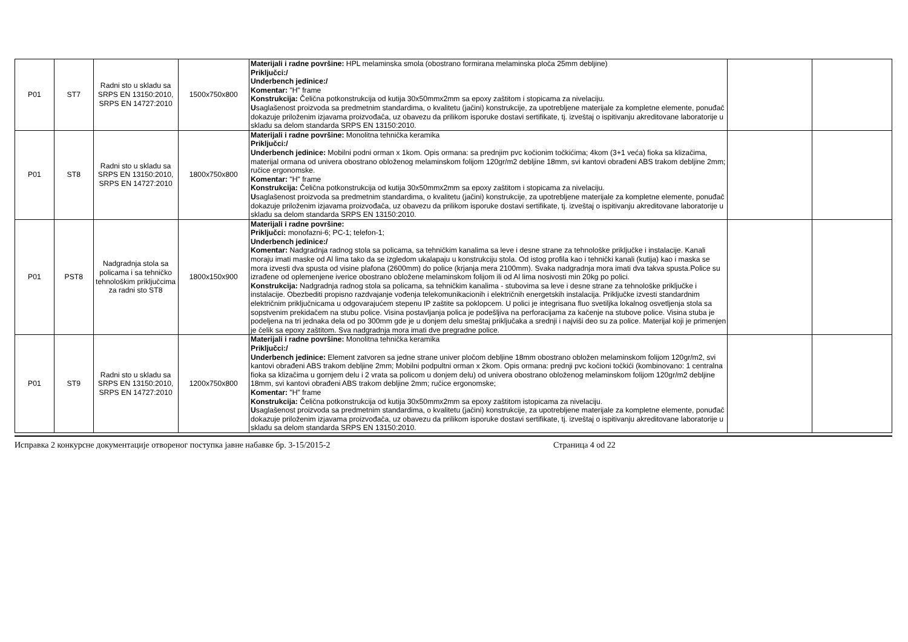| P01 | ST7 | Radni sto u skladu sa SRPS EN 13150:2010, SRPS EN 14727:2010 | 1500x750x800 | Materijali i radne površine: HPL melaminska smola (obostrano formirana melaminska ploča 25mm debljine) Priključci:/ Underbench jedinice:/ Komentar: "H" frame Konstrukcija: Čelična potkonstrukcija od kutija 30x50mmx2mm sa epoxy zaštitom i stopicama za nivelaciju. U saglašenost proizvoda sa predmetnim standardima, o kvalitetu (jačini) konstrukcije, za upotrebljene materijale za kompletne elemente, ponuđač dokazuje priloženim izjavama proizvođača, uz obavezu da prilikom isporuke dostavi sertifikate, tj. izveštaj o ispitivanju akreditovane laboratorije u skladu sa delom standarda SRPS EN 13150:2010. | | |
| P01 | ST8 | Radni sto u skladu sa SRPS EN 13150:2010, SRPS EN 14727:2010 | 1800x750x800 | Materijali i radne površine: Monolitna tehnička keramika Priključci:/ Underbench jedinice: Mobilni podni orman x 1kom. Opis ormana: sa prednjim pvc kočionim točkićima; 4kom (3+1 veća) fioka sa klizačima, materijal ormana od univera obostrano obloženog melaminskom folijom 120gr/m2 debljine 18mm, svi kantovi obrađeni ABS trakom debljine 2mm; ručice ergonomske. Komentar: "H" frame Konstrukcija: Čelična potkonstrukcija od kutija 30x50mmx2mm sa epoxy zaštitom i stopicama za nivelaciju. U saglašenost proizvoda sa predmetnim standardima, o kvalitetu (jačini) konstrukcije, za upotrebljene materijale za kompletne elemente, ponuđač dokazuje priloženim izjavama proizvođača, uz obavezu da prilikom isporuke dostavi sertifikate, tj. izveštaj o ispitivanju akreditovane laboratorije u skladu sa delom standarda SRPS EN 13150:2010. | | |
| P01 | PST8 | Nadgradnja stola sa policama i sa tehničko tehnološkim priključcima za radni sto ST8 | 1800x150x900 | Materijali i radne površine: Priključci: monofazni-6; PC-1; telefon-1; Underbench jedinice:/ Komentar: Nadgradnja radnog stola sa policama, sa tehničkim kanalima sa leve i desne strane za tehnološke priključke i instalacije. Kanali moraju imati maske od Al lima tako da se izgledom ukalapaju u konstrukciju stola. Od istog profila kao i tehnički kanali (kutija) kao i maska se mora izvesti dva spusta od visine plafona (2600mm) do police (krjanja mera 2100mm). Svaka nadgradnja mora imati dva takva spusta.Police su izrađene od oplemenjene iverice obostrano obložene melaminskom folijom ili od Al lima nosivosti min 20kg po polici. Konstrukcija: Nadgradnja radnog stola sa policama, sa tehničkim kanalima - stubovima sa leve i desne strane za tehnološke priključke i instalacije. Obezbediti propisno razdvajanje vođenja telekomunikacionih i električnih energetskih instalacija. Priključke izvesti standardnim električnim priključnicama u odgovarajućem stepenu IP zaštite sa poklopcem. U polici je integrisana fluo svetiljka lokalnog osvetljenja stola sa sopstvenim prekidačem na stubu police. Visina postavljanja polica je podešljiva na perforacijama za kačenje na stubove police. Visina stuba je podeljena na tri jednaka dela od po 300mm gde je u donjem delu smeštaj priključaka a srednji i najviši deo su za police. Materijal koji je primenjen je čelik sa epoxy zaštitom. Sva nadgradnja mora imati dve pregradne police. | | |
| P01 | ST9 | Radni sto u skladu sa SRPS EN 13150:2010, SRPS EN 14727:2010 | 1200x750x800 | Materijali i radne površine: Monolitna tehnička keramika Priključci:/ Underbench jedinice: Element zatvoren sa jedne strane univer pločom debljine 18mm obostrano obložen melaminskom folijom 120gr/m2, svi kantovi obrađeni ABS trakom debljine 2mm; Mobilni podpultni orman x 2kom. Opis ormana: prednji pvc kočioni točkići (kombinovano: 1 centralna fioka sa klizačima u gornjem delu i 2 vrata sa policom u donjem delu) od univera obostrano obloženog melaminskom folijom 120gr/m2 debljine 18mm, svi kantovi obrađeni ABS trakom debljine 2mm; ručice ergonomske; Komentar: "H" frame Konstrukcija: Čelična potkonstrukcija od kutija 30x50mmx2mm sa epoxy zaštitom istopicama za nivelaciju. U saglašenost proizvoda sa predmetnim standardima, o kvalitetu (jačini) konstrukcije, za upotrebljene materijale za kompletne elemente, ponuđač dokazuje priloženim izjavama proizvođača, uz obavezu da prilikom isporuke dostavi sertifikate, tj. izveštaj o ispitivanju akreditovane laboratorije u skladu sa delom standarda SRPS EN 13150:2010. | | |
Исправка 2 конкурсне документације отвореног поступка јавне набавке бр. 3-15/2015-2 Страница 4 od 22